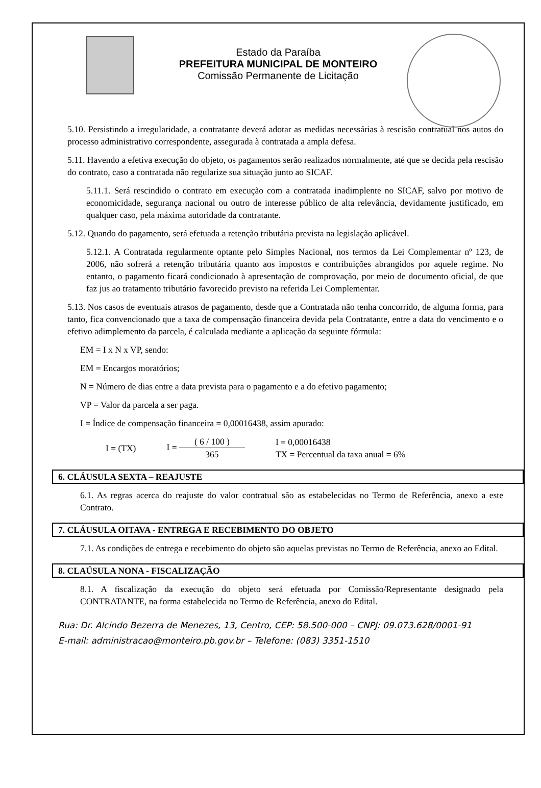Estado da Paraíba
PREFEITURA MUNICIPAL DE MONTEIRO
Comissão Permanente de Licitação
5.10. Persistindo a irregularidade, a contratante deverá adotar as medidas necessárias à rescisão contratual nos autos do processo administrativo correspondente, assegurada à contratada a ampla defesa.
5.11. Havendo a efetiva execução do objeto, os pagamentos serão realizados normalmente, até que se decida pela rescisão do contrato, caso a contratada não regularize sua situação junto ao SICAF.
5.11.1. Será rescindido o contrato em execução com a contratada inadimplente no SICAF, salvo por motivo de economicidade, segurança nacional ou outro de interesse público de alta relevância, devidamente justificado, em qualquer caso, pela máxima autoridade da contratante.
5.12. Quando do pagamento, será efetuada a retenção tributária prevista na legislação aplicável.
5.12.1. A Contratada regularmente optante pelo Simples Nacional, nos termos da Lei Complementar nº 123, de 2006, não sofrerá a retenção tributária quanto aos impostos e contribuições abrangidos por aquele regime. No entanto, o pagamento ficará condicionado à apresentação de comprovação, por meio de documento oficial, de que faz jus ao tratamento tributário favorecido previsto na referida Lei Complementar.
5.13. Nos casos de eventuais atrasos de pagamento, desde que a Contratada não tenha concorrido, de alguma forma, para tanto, fica convencionado que a taxa de compensação financeira devida pela Contratante, entre a data do vencimento e o efetivo adimplemento da parcela, é calculada mediante a aplicação da seguinte fórmula:
EM = I x N x VP, sendo:
EM = Encargos moratórios;
N = Número de dias entre a data prevista para o pagamento e a do efetivo pagamento;
VP = Valor da parcela a ser paga.
I = Índice de compensação financeira = 0,00016438, assim apurado:
I = (TX) I =
( 6 / 100 )
365
I = 0,00016438
TX = Percentual da taxa anual = 6%
6. CLÁUSULA SEXTA – REAJUSTE
6.1. As regras acerca do reajuste do valor contratual são as estabelecidas no Termo de Referência, anexo a este Contrato.
7. CLÁUSULA OITAVA - ENTREGA E RECEBIMENTO DO OBJETO
7.1. As condições de entrega e recebimento do objeto são aquelas previstas no Termo de Referência, anexo ao Edital.
8. CLAÚSULA NONA - FISCALIZAÇÃO
8.1. A fiscalização da execução do objeto será efetuada por Comissão/Representante designado pela CONTRATANTE, na forma estabelecida no Termo de Referência, anexo do Edital.
Rua: Dr. Alcindo Bezerra de Menezes, 13, Centro, CEP: 58.500-000 – CNPJ: 09.073.628/0001-91
E-mail: administracao@monteiro.pb.gov.br – Telefone: (083) 3351-1510